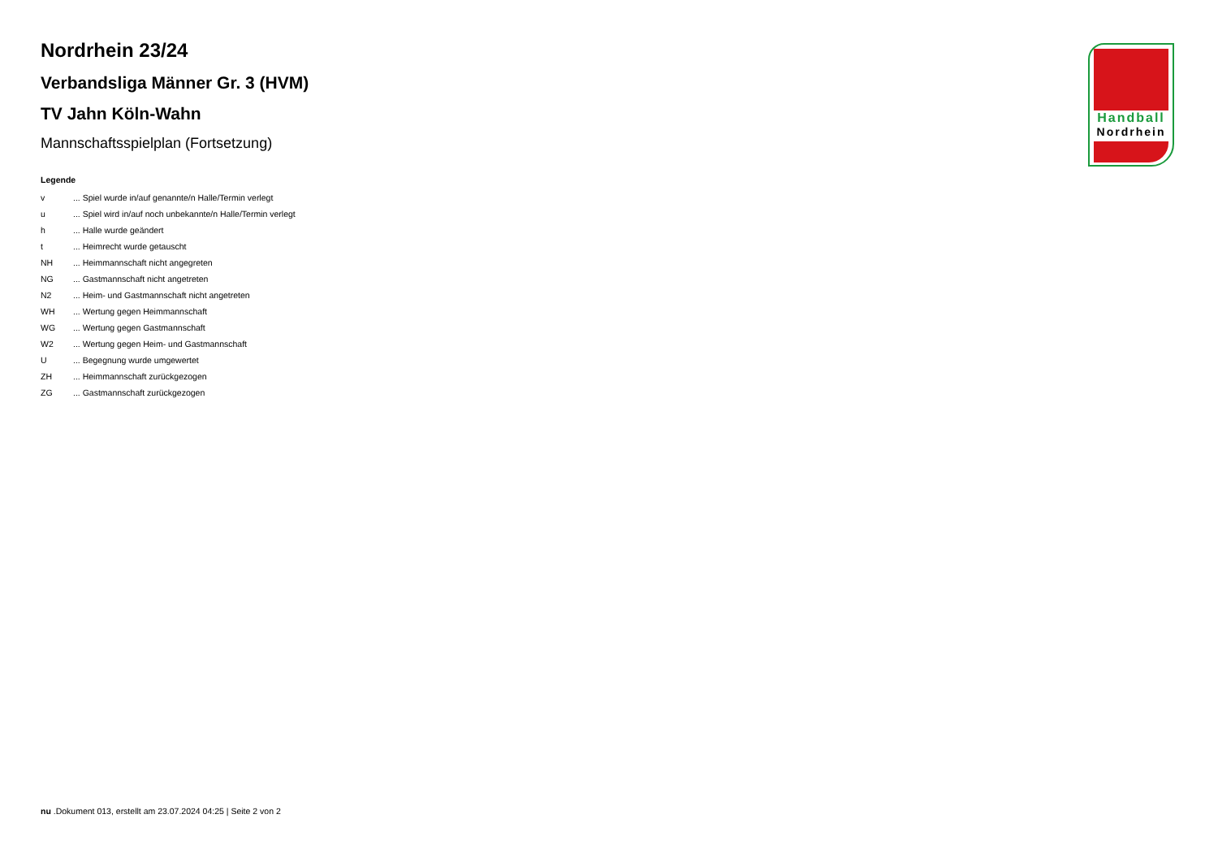Handball
Nordrhein
Nordrhein 23/24
Verbandsliga Männer Gr. 3 (HVM)
TV Jahn Köln-Wahn
Mannschaftsspielplan (Fortsetzung)
Legende
v... Spiel wurde in/auf genannte/n Halle/Termin verlegt
u... Spiel wird in/auf noch unbekannte/n Halle/Termin verlegt
h... Halle wurde geändert
t... Heimrecht wurde getauscht
NH... Heimmannschaft nicht angegreten
NG... Gastmannschaft nicht angetreten
N2... Heim- und Gastmannschaft nicht angetreten
WH... Wertung gegen Heimmannschaft
WG... Wertung gegen Gastmannschaft
W2... Wertung gegen Heim- und Gastmannschaft
U... Begegnung wurde umgewertet
ZH... Heimmannschaft zurückgezogen
ZG... Gastmannschaft zurückgezogen
nu .Dokument 013, erstellt am 23.07.2024 04:25 | Seite 2 von 2